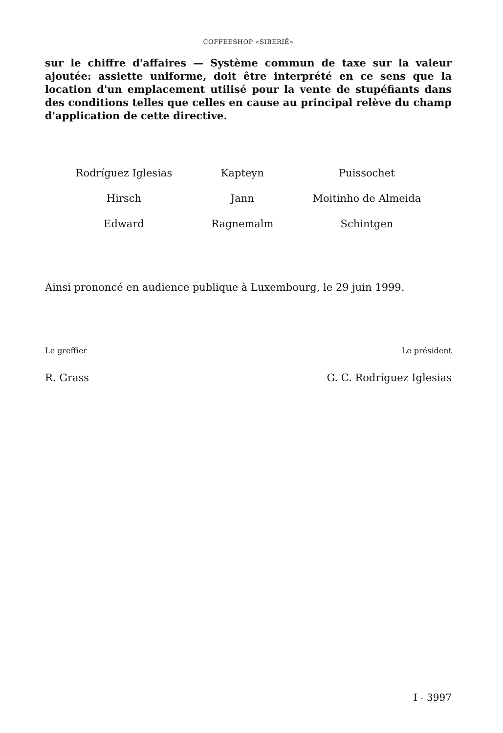COFFEESHOP «SIBERIË»
sur le chiffre d'affaires — Système commun de taxe sur la valeur ajoutée: assiette uniforme, doit être interprété en ce sens que la location d'un emplacement utilisé pour la vente de stupéfiants dans des conditions telles que celles en cause au principal relève du champ d'application de cette directive.
| Rodríguez Iglesias | Kapteyn | Puissochet |
| Hirsch | Jann | Moitinho de Almeida |
| Edward | Ragnemalm | Schintgen |
Ainsi prononcé en audience publique à Luxembourg, le 29 juin 1999.
Le greffier Le président
R. Grass G. C. Rodríguez Iglesias
I - 3997